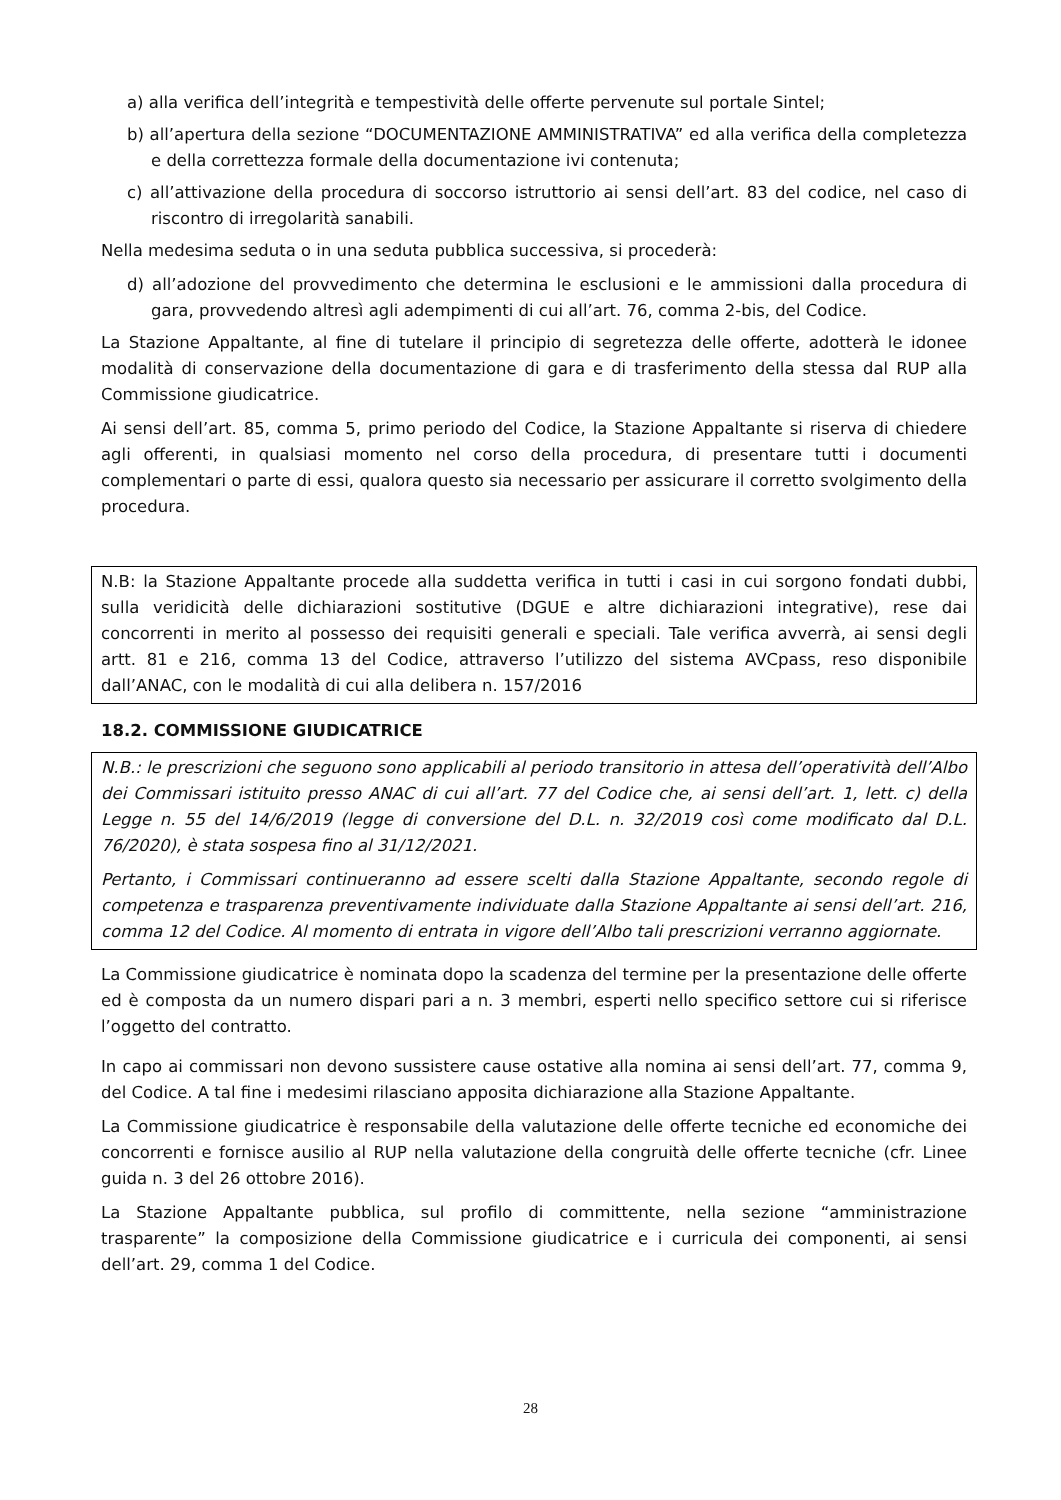a) alla verifica dell’integrità e tempestività delle offerte pervenute sul portale Sintel;
b) all’apertura della sezione “DOCUMENTAZIONE AMMINISTRATIVA” ed alla verifica della completezza e della correttezza formale della documentazione ivi contenuta;
c) all’attivazione della procedura di soccorso istruttorio ai sensi dell’art. 83 del codice, nel caso di riscontro di irregolarità sanabili.
Nella medesima seduta o in una seduta pubblica successiva, si procederà:
d) all’adozione del provvedimento che determina le esclusioni e le ammissioni dalla procedura di gara, provvedendo altresì agli adempimenti di cui all’art. 76, comma 2-bis, del Codice.
La Stazione Appaltante, al fine di tutelare il principio di segretezza delle offerte, adotterà le idonee modalità di conservazione della documentazione di gara e di trasferimento della stessa dal RUP alla Commissione giudicatrice.
Ai sensi dell’art. 85, comma 5, primo periodo del Codice, la Stazione Appaltante si riserva di chiedere agli offerenti, in qualsiasi momento nel corso della procedura, di presentare tutti i documenti complementari o parte di essi, qualora questo sia necessario per assicurare il corretto svolgimento della procedura.
N.B: la Stazione Appaltante procede alla suddetta verifica in tutti i casi in cui sorgono fondati dubbi, sulla veridicità delle dichiarazioni sostitutive (DGUE e altre dichiarazioni integrative), rese dai concorrenti in merito al possesso dei requisiti generali e speciali. Tale verifica avverrà, ai sensi degli artt. 81 e 216, comma 13 del Codice, attraverso l’utilizzo del sistema AVCpass, reso disponibile dall’ANAC, con le modalità di cui alla delibera n. 157/2016
18.2. COMMISSIONE GIUDICATRICE
N.B.: le prescrizioni che seguono sono applicabili al periodo transitorio in attesa dell’operatività dell’Albo dei Commissari istituito presso ANAC di cui all’art. 77 del Codice che, ai sensi dell’art. 1, lett. c) della Legge n. 55 del 14/6/2019 (legge di conversione del D.L. n. 32/2019 così come modificato dal D.L. 76/2020), è stata sospesa fino al 31/12/2021.
Pertanto, i Commissari continueranno ad essere scelti dalla Stazione Appaltante, secondo regole di competenza e trasparenza preventivamente individuate dalla Stazione Appaltante ai sensi dell’art. 216, comma 12 del Codice. Al momento di entrata in vigore dell’Albo tali prescrizioni verranno aggiornate.
La Commissione giudicatrice è nominata dopo la scadenza del termine per la presentazione delle offerte ed è composta da un numero dispari pari a n. 3 membri, esperti nello specifico settore cui si riferisce l’oggetto del contratto.
In capo ai commissari non devono sussistere cause ostative alla nomina ai sensi dell’art. 77, comma 9, del Codice. A tal fine i medesimi rilasciano apposita dichiarazione alla Stazione Appaltante.
La Commissione giudicatrice è responsabile della valutazione delle offerte tecniche ed economiche dei concorrenti e fornisce ausilio al RUP nella valutazione della congruità delle offerte tecniche (cfr. Linee guida n. 3 del 26 ottobre 2016).
La Stazione Appaltante pubblica, sul profilo di committente, nella sezione “amministrazione trasparente” la composizione della Commissione giudicatrice e i curricula dei componenti, ai sensi dell’art. 29, comma 1 del Codice.
28